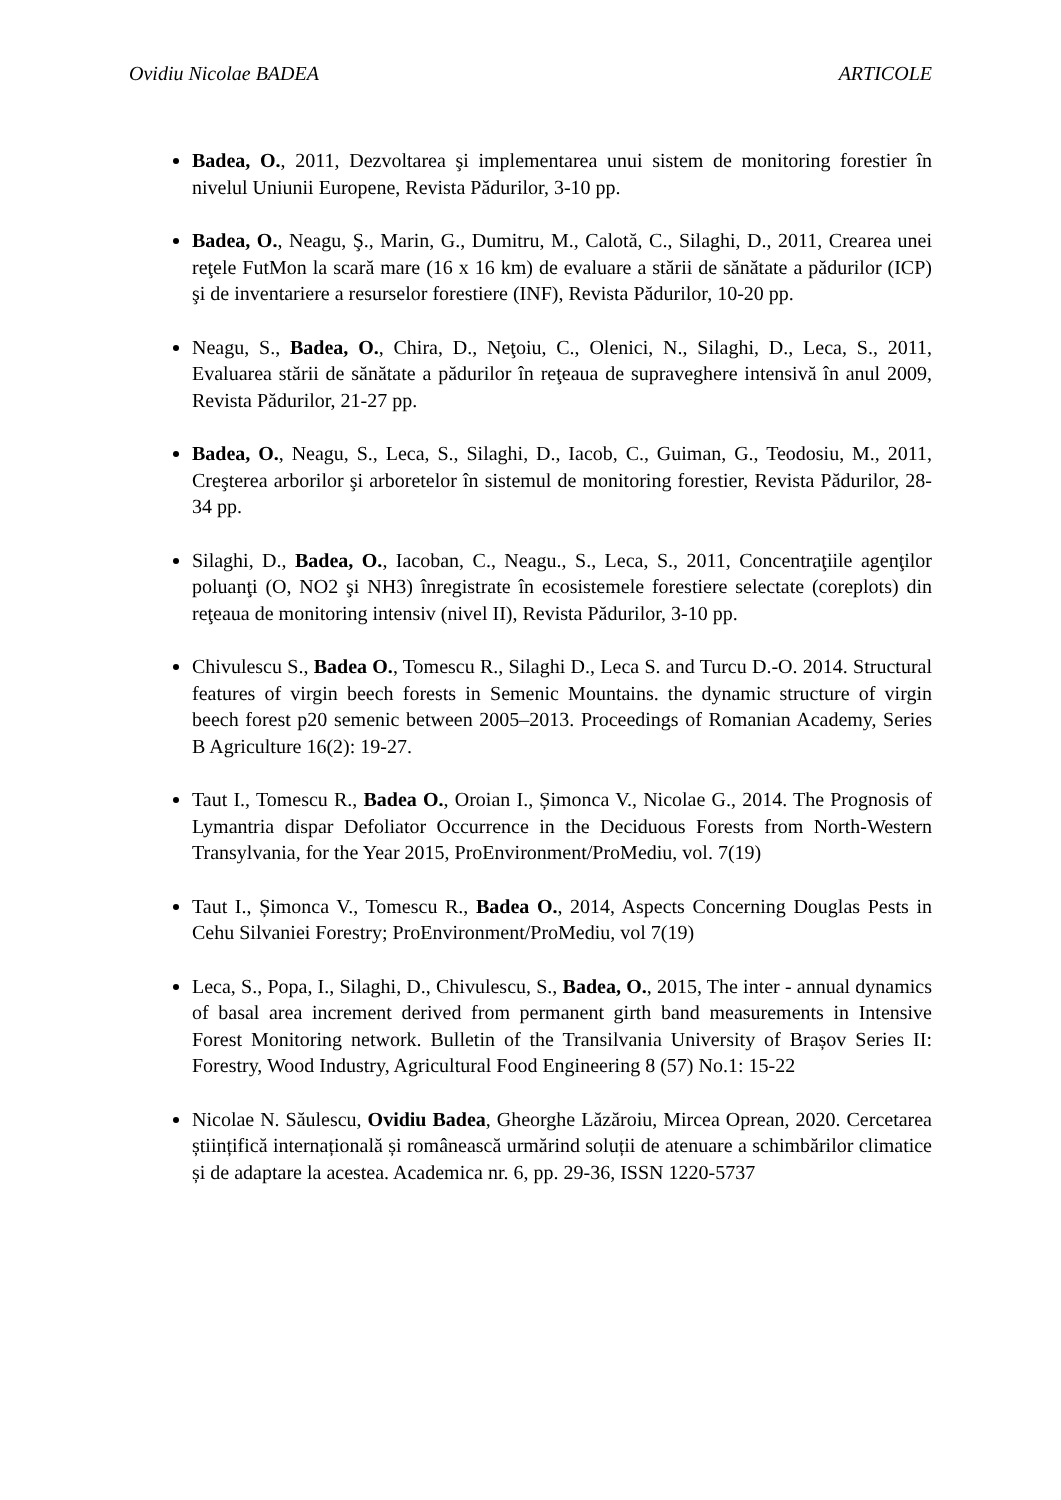Ovidiu Nicolae BADEA ARTICOLE
Badea, O., 2011, Dezvoltarea şi implementarea unui sistem de monitoring forestier în nivelul Uniunii Europene, Revista Pădurilor, 3-10 pp.
Badea, O., Neagu, Ş., Marin, G., Dumitru, M., Calotă, C., Silaghi, D., 2011, Crearea unei reţele FutMon la scară mare (16 x 16 km) de evaluare a stării de sănătate a pădurilor (ICP) şi de inventariere a resurselor forestiere (INF), Revista Pădurilor, 10-20 pp.
Neagu, S., Badea, O., Chira, D., Neţoiu, C., Olenici, N., Silaghi, D., Leca, S., 2011, Evaluarea stării de sănătate a pădurilor în reţeaua de supraveghere intensivă în anul 2009, Revista Pădurilor, 21-27 pp.
Badea, O., Neagu, S., Leca, S., Silaghi, D., Iacob, C., Guiman, G., Teodosiu, M., 2011, Creşterea arborilor şi arboretelor în sistemul de monitoring forestier, Revista Pădurilor, 28-34 pp.
Silaghi, D., Badea, O., Iacoban, C., Neagu., S., Leca, S., 2011, Concentraţiile agenţilor poluanţi (O, NO2 şi NH3) înregistrate în ecosistemele forestiere selectate (coreplots) din reţeaua de monitoring intensiv (nivel II), Revista Pădurilor, 3-10 pp.
Chivulescu S., Badea O., Tomescu R., Silaghi D., Leca S. and Turcu D.-O. 2014. Structural features of virgin beech forests in Semenic Mountains. the dynamic structure of virgin beech forest p20 semenic between 2005–2013. Proceedings of Romanian Academy, Series B Agriculture 16(2): 19-27.
Taut I., Tomescu R., Badea O., Oroian I., Șimonca V., Nicolae G., 2014. The Prognosis of Lymantria dispar Defoliator Occurrence in the Deciduous Forests from North-Western Transylvania, for the Year 2015, ProEnvironment/ProMediu, vol. 7(19)
Taut I., Șimonca V., Tomescu R., Badea O., 2014, Aspects Concerning Douglas Pests in Cehu Silvaniei Forestry; ProEnvironment/ProMediu, vol 7(19)
Leca, S., Popa, I., Silaghi, D., Chivulescu, S., Badea, O., 2015, The inter - annual dynamics of basal area increment derived from permanent girth band measurements in Intensive Forest Monitoring network. Bulletin of the Transilvania University of Brașov Series II: Forestry, Wood Industry, Agricultural Food Engineering 8 (57) No.1: 15-22
Nicolae N. Săulescu, Ovidiu Badea, Gheorghe Lăzăroiu, Mircea Oprean, 2020. Cercetarea științifică internațională și românească urmărind soluții de atenuare a schimbărilor climatice și de adaptare la acestea. Academica nr. 6, pp. 29-36, ISSN 1220-5737